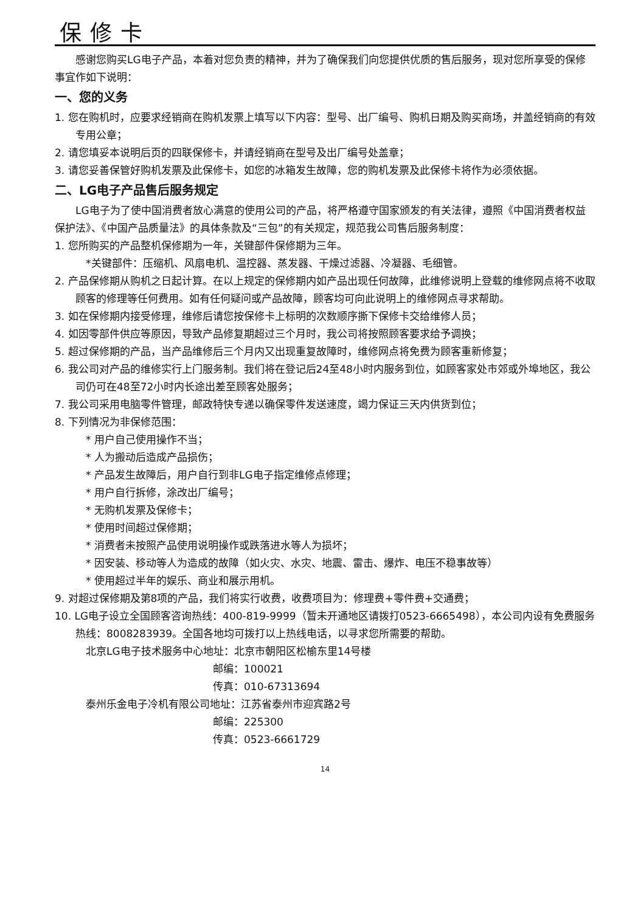保修卡
感谢您购买LG电子产品，本着对您负责的精神，并为了确保我们向您提供优质的售后服务，现对您所享受的保修事宜作如下说明：
一、您的义务
1. 您在购机时，应要求经销商在购机发票上填写以下内容：型号、出厂编号、购机日期及购买商场，并盖经销商的有效专用公章；
2. 请您填妥本说明后页的四联保修卡，并请经销商在型号及出厂编号处盖章；
3. 请您妥善保管好购机发票及此保修卡，如您的冰箱发生故障，您的购机发票及此保修卡将作为必须依据。
二、LG电子产品售后服务规定
LG电子为了使中国消费者放心满意的使用公司的产品，将严格遵守国家颁发的有关法律，遵照《中国消费者权益保护法》、《中国产品质量法》的具体条款及“三包”的有关规定，规范我公司售后服务制度：
1. 您所购买的产品整机保修期为一年，关键部件保修期为三年。
*关键部件：压缩机、风扇电机、温控器、蒸发器、干燥过滤器、冷凝器、毛细管。
2. 产品保修期从购机之日起计算。在以上规定的保修期内如产品出现任何故障，此维修说明上登载的维修网点将不收取顾客的修理等任何费用。如有任何疑问或产品故障，顾客均可向此说明上的维修网点寻求帮助。
3. 如在保修期内接受修理，维修后请您按保修卡上标明的次数顺序撕下保修卡交给维修人员；
4. 如因零部件供应等原因，导致产品修复期超过三个月时，我公司将按照顾客要求给予调换；
5. 超过保修期的产品，当产品维修后三个月内又出现重复故障时，维修网点将免费为顾客重新修复；
6. 我公司对产品的维修实行上门服务制。我们将在登记后24至48小时内服务到位，如顾客家处市郊或外埠地区，我公司仍可在48至72小时内长途出差至顾客处服务；
7. 我公司采用电脑零件管理，邮政特快专递以确保零件发送速度，竭力保证三天内供货到位；
8. 下列情况为非保修范围：
* 用户自己使用操作不当；
* 人为搬动后造成产品损伤；
* 产品发生故障后，用户自行到非LG电子指定维修点修理；
* 用户自行拆修，涂改出厂编号；
* 无购机发票及保修卡；
* 使用时间超过保修期；
* 消费者未按照产品使用说明操作或跌落进水等人为损坏；
* 因安装、移动等人为造成的故障（如火灾、水灾、地震、雷击、爆炸、电压不稳事故等）
* 使用超过半年的娱乐、商业和展示用机。
9. 对超过保修期及第8项的产品，我们将实行收费，收费项目为：修理费+零件费+交通费；
10. LG电子设立全国顾客咨询热线：400-819-9999（暂未开通地区请拨打0523-6665498），本公司内设有免费服务热线：8008283939。全国各地均可拨打以上热线电话，以寻求您所需要的帮助。
北京LG电子技术服务中心地址：北京市朝阳区松榆东里14号楼
邮编：100021
传真：010-67313694
泰州乐金电子冷机有限公司地址：江苏省泰州市迎宾路2号
邮编：225300
传真：0523-6661729
14